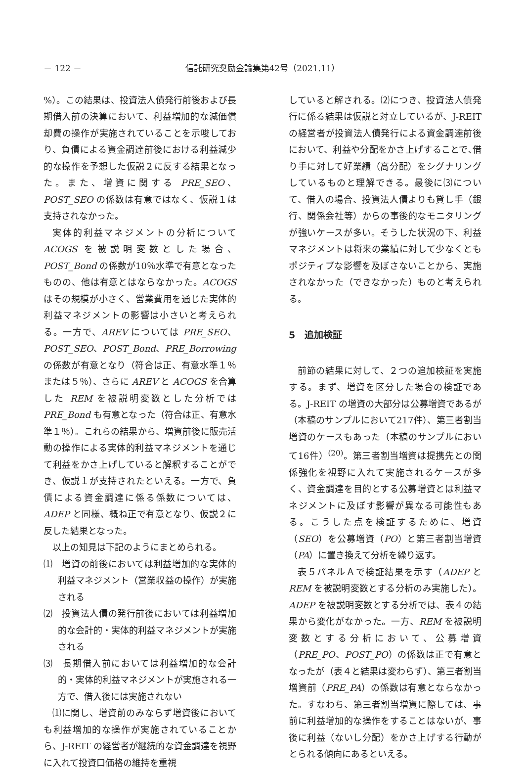－ 122 － 信託研究奨励金論集第42号（2021.11）
%）。この結果は、投資法人債発行前後および長期借入前の決算において、利益増加的な減価償却費の操作が実施されていることを示唆しており、負債による資金調達前後における利益減少的な操作を予想した仮説２に反する結果となった。また、増資に関する PRE_SEO、POST_SEO の係数は有意ではなく、仮説１は支持されなかった。
実体的利益マネジメントの分析について ACOGS を被説明変数とした場合、POST_Bond の係数が10％水準で有意となったものの、他は有意とはならなかった。ACOGS はその規模が小さく、営業費用を通じた実体的利益マネジメントの影響は小さいと考えられる。一方で、AREV については PRE_SEO、POST_SEO、POST_Bond、PRE_Borrowing の係数が有意となり（符合は正、有意水準１％または５％）、さらに AREV と ACOGS を合算した REM を被説明変数とした分析では PRE_Bond も有意となった（符合は正、有意水準１％）。これらの結果から、増資前後に販売活動の操作による実体的利益マネジメントを通じて利益をかさ上げしていると解釈することができ、仮説１が支持されたといえる。一方で、負債による資金調達に係る係数については、ADEP と同様、概ね正で有意となり、仮説２に反した結果となった。
以上の知見は下記のようにまとめられる。
⑴　増資の前後においては利益増加的な実体的利益マネジメント（営業収益の操作）が実施される
⑵　投資法人債の発行前後においては利益増加的な会計的・実体的利益マネジメントが実施される
⑶　長期借入前においては利益増加的な会計的・実体的利益マネジメントが実施される一方で、借入後には実施されない
⑴に関し、増資前のみならず増資後においても利益増加的な操作が実施されていることから、J-REIT の経営者が継続的な資金調達を視野に入れて投資口価格の維持を重視
していると解される。⑵につき、投資法人債発行に係る結果は仮説と対立しているが、J-REIT の経営者が投資法人債発行による資金調達前後において、利益や分配をかさ上げすることで､借り手に対して好業績（高分配）をシグナリングしているものと理解できる。最後に⑶について、借入の場合、投資法人債よりも貸し手（銀行、関係会社等）からの事後的なモニタリングが強いケースが多い。そうした状況の下、利益マネジメントは将来の業績に対して少なくともポジティブな影響を及ぼさないことから、実施されなかった（できなかった）ものと考えられる。
5　追加検証
前節の結果に対して、２つの追加検証を実施する。まず、増資を区分した場合の検証である。J-REIT の増資の大部分は公募増資であるが（本稿のサンプルにおいて217件）、第三者割当増資のケースもあった（本稿のサンプルにおいて16件）<sup>(20)</sup>。第三者割当増資は提携先との関係強化を視野に入れて実施されるケースが多く、資金調達を目的とする公募増資とは利益マネジメントに及ぼす影響が異なる可能性もある。こうした点を検証するために、増資（SEO）を公募増資（PO）と第三者割当増資（PA）に置き換えて分析を繰り返す。
表５パネルＡで検証結果を示す（ADEP と REM を被説明変数とする分析のみ実施した）。ADEP を被説明変数とする分析では、表４の結果から変化がなかった。一方、REM を被説明変数とする分析において、公募増資（PRE_PO、POST_PO）の係数は正で有意となったが（表４と結果は変わらず）、第三者割当増資前（PRE_PA）の係数は有意とならなかった。すなわち、第三者割当増資に際しては、事前に利益増加的な操作をすることはないが、事後に利益（ないし分配）をかさ上げする行動がとられる傾向にあるといえる。